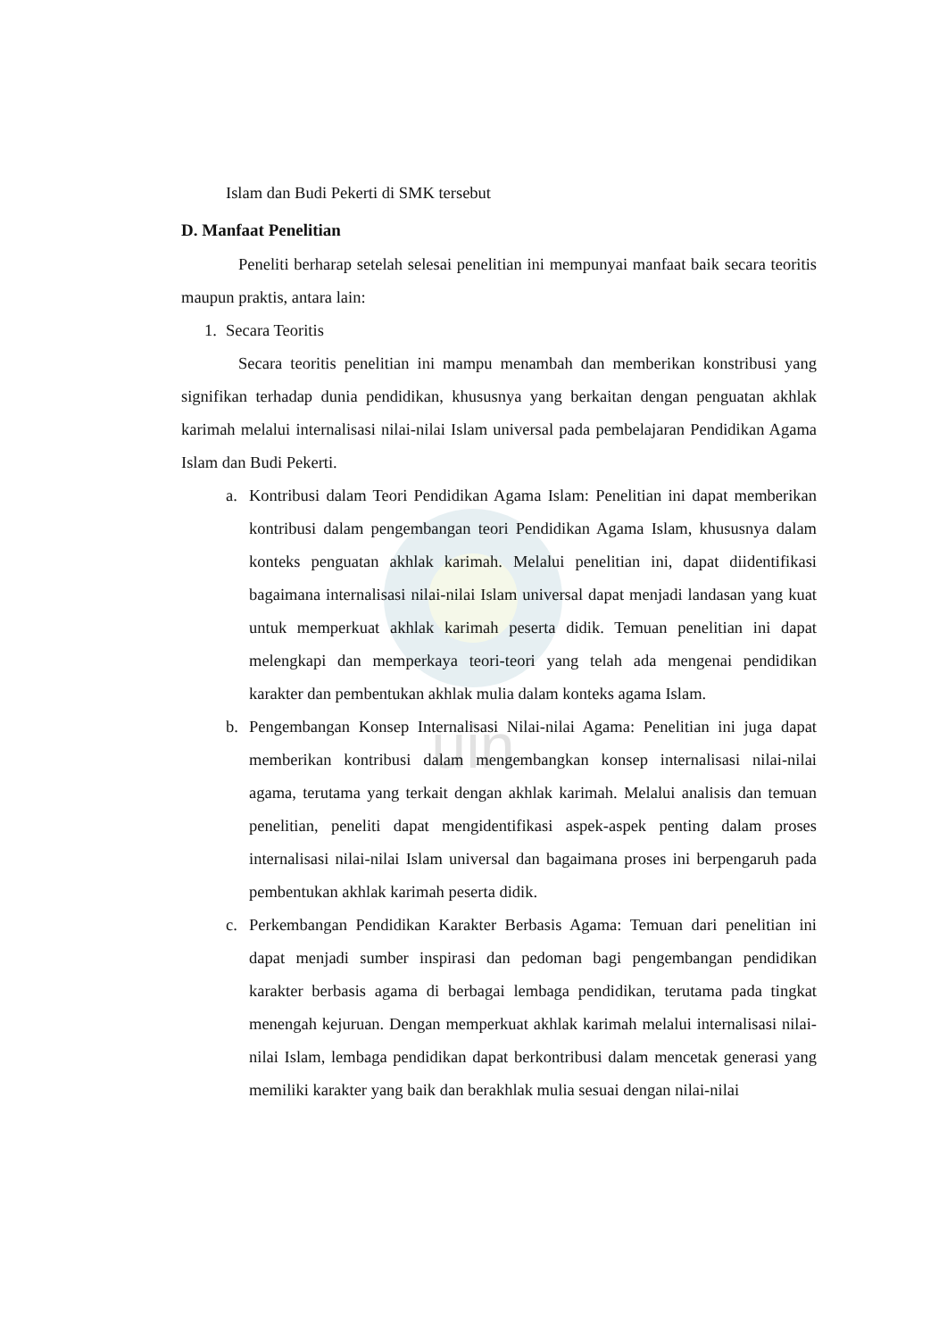uin
Islam dan Budi Pekerti di SMK tersebut
D. Manfaat Penelitian
Peneliti berharap setelah selesai penelitian ini mempunyai manfaat baik secara teoritis maupun praktis, antara lain:
1. Secara Teoritis
Secara teoritis penelitian ini mampu menambah dan memberikan konstribusi yang signifikan terhadap dunia pendidikan, khususnya yang berkaitan dengan penguatan akhlak karimah melalui internalisasi nilai-nilai Islam universal pada pembelajaran Pendidikan Agama Islam dan Budi Pekerti.
a. Kontribusi dalam Teori Pendidikan Agama Islam: Penelitian ini dapat memberikan kontribusi dalam pengembangan teori Pendidikan Agama Islam, khususnya dalam konteks penguatan akhlak karimah. Melalui penelitian ini, dapat diidentifikasi bagaimana internalisasi nilai-nilai Islam universal dapat menjadi landasan yang kuat untuk memperkuat akhlak karimah peserta didik. Temuan penelitian ini dapat melengkapi dan memperkaya teori-teori yang telah ada mengenai pendidikan karakter dan pembentukan akhlak mulia dalam konteks agama Islam.
b. Pengembangan Konsep Internalisasi Nilai-nilai Agama: Penelitian ini juga dapat memberikan kontribusi dalam mengembangkan konsep internalisasi nilai-nilai agama, terutama yang terkait dengan akhlak karimah. Melalui analisis dan temuan penelitian, peneliti dapat mengidentifikasi aspek-aspek penting dalam proses internalisasi nilai-nilai Islam universal dan bagaimana proses ini berpengaruh pada pembentukan akhlak karimah peserta didik.
c. Perkembangan Pendidikan Karakter Berbasis Agama: Temuan dari penelitian ini dapat menjadi sumber inspirasi dan pedoman bagi pengembangan pendidikan karakter berbasis agama di berbagai lembaga pendidikan, terutama pada tingkat menengah kejuruan. Dengan memperkuat akhlak karimah melalui internalisasi nilai-nilai Islam, lembaga pendidikan dapat berkontribusi dalam mencetak generasi yang memiliki karakter yang baik dan berakhlak mulia sesuai dengan nilai-nilai